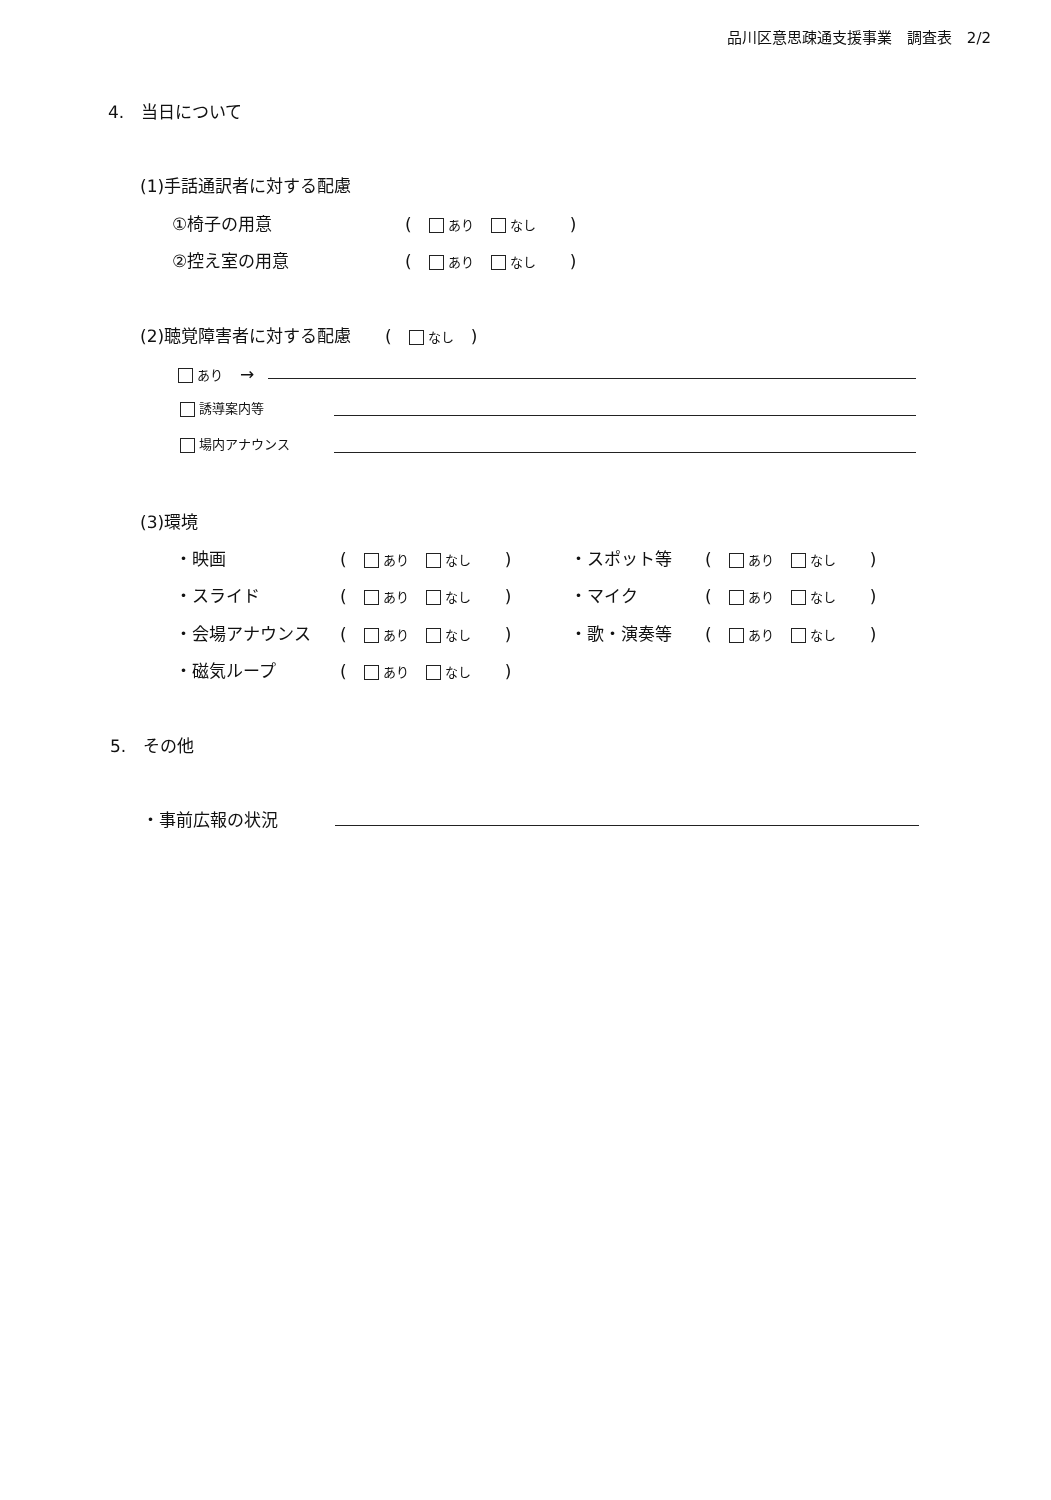品川区意思疎通支援事業　調査表　2/2
4.　当日について
(1)手話通訳者に対する配慮
①椅子の用意 (　 あり　 なし　　)
②控え室の用意 (　 あり　 なし　　)
(2)聴覚障害者に対する配慮　　(　 なし　)
あり　→
誘導案内等
場内アナウンス
(3)環境
・映画 (　 あり　 なし　　) ・スポット等 (　 あり　 なし　　)
・スライド (　 あり　 なし　　) ・マイク (　 あり　 なし　　)
・会場アナウンス (　 あり　 なし　　) ・歌・演奏等 (　 あり　 なし　　)
・磁気ループ (　 あり　 なし　　)
5.　その他
・事前広報の状況